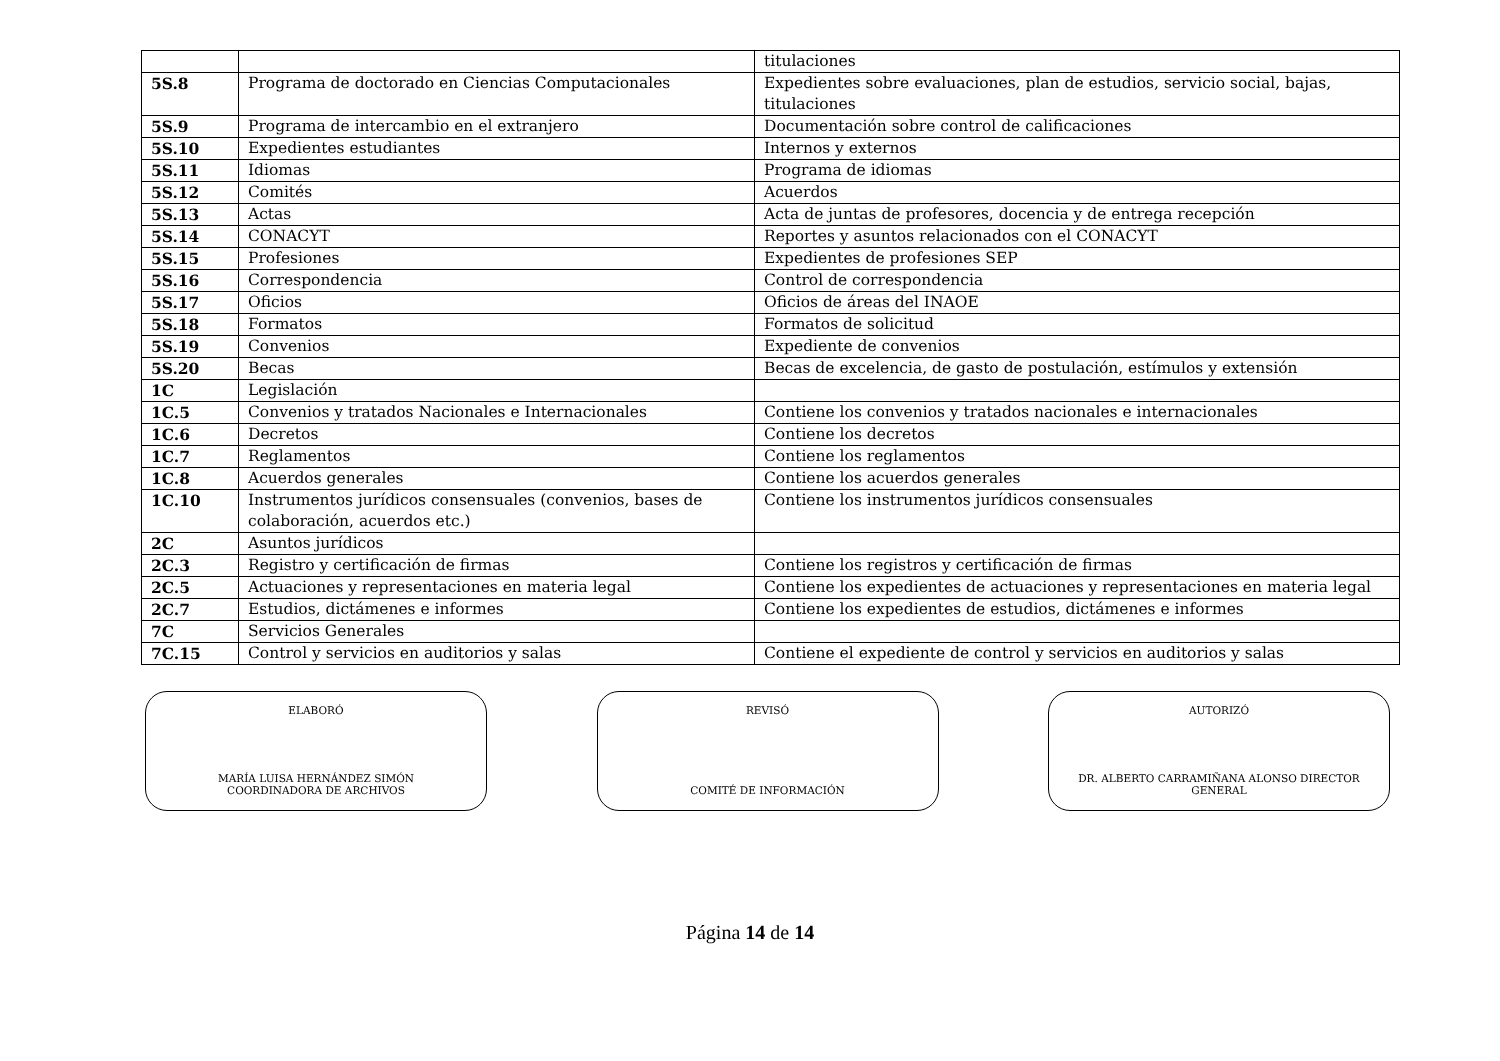| | | titulaciones |
| 5S.8 | Programa de doctorado en Ciencias Computacionales | Expedientes sobre evaluaciones, plan de estudios, servicio social, bajas, titulaciones |
| 5S.9 | Programa de intercambio en el extranjero | Documentación sobre control de calificaciones |
| 5S.10 | Expedientes estudiantes | Internos y externos |
| 5S.11 | Idiomas | Programa de idiomas |
| 5S.12 | Comités | Acuerdos |
| 5S.13 | Actas | Acta de juntas de profesores, docencia y de entrega recepción |
| 5S.14 | CONACYT | Reportes y asuntos relacionados con el CONACYT |
| 5S.15 | Profesiones | Expedientes de profesiones SEP |
| 5S.16 | Correspondencia | Control de correspondencia |
| 5S.17 | Oficios | Oficios de áreas del INAOE |
| 5S.18 | Formatos | Formatos de solicitud |
| 5S.19 | Convenios | Expediente de convenios |
| 5S.20 | Becas | Becas de excelencia, de gasto de postulación, estímulos y extensión |
| 1C | Legislación | |
| 1C.5 | Convenios y tratados Nacionales e Internacionales | Contiene los convenios y tratados nacionales e internacionales |
| 1C.6 | Decretos | Contiene los decretos |
| 1C.7 | Reglamentos | Contiene los reglamentos |
| 1C.8 | Acuerdos generales | Contiene los acuerdos generales |
| 1C.10 | Instrumentos jurídicos consensuales (convenios, bases de colaboración, acuerdos etc.) | Contiene los instrumentos jurídicos consensuales |
| 2C | Asuntos jurídicos | |
| 2C.3 | Registro y certificación de firmas | Contiene los registros y certificación de firmas |
| 2C.5 | Actuaciones y representaciones en materia legal | Contiene los expedientes de actuaciones y representaciones en materia legal |
| 2C.7 | Estudios, dictámenes e informes | Contiene los expedientes de estudios, dictámenes e informes |
| 7C | Servicios Generales | |
| 7C.15 | Control y servicios en auditorios y salas | Contiene el expediente de control y servicios en auditorios y salas |
ELABORÓ
MARÍA LUISA HERNÁNDEZ SIMÓN
COORDINADORA DE ARCHIVOS
REVISÓ
COMITÉ DE INFORMACIÓN
AUTORIZÓ
DR. ALBERTO CARRAMIÑANA ALONSO DIRECTOR
GENERAL
Página 14 de 14